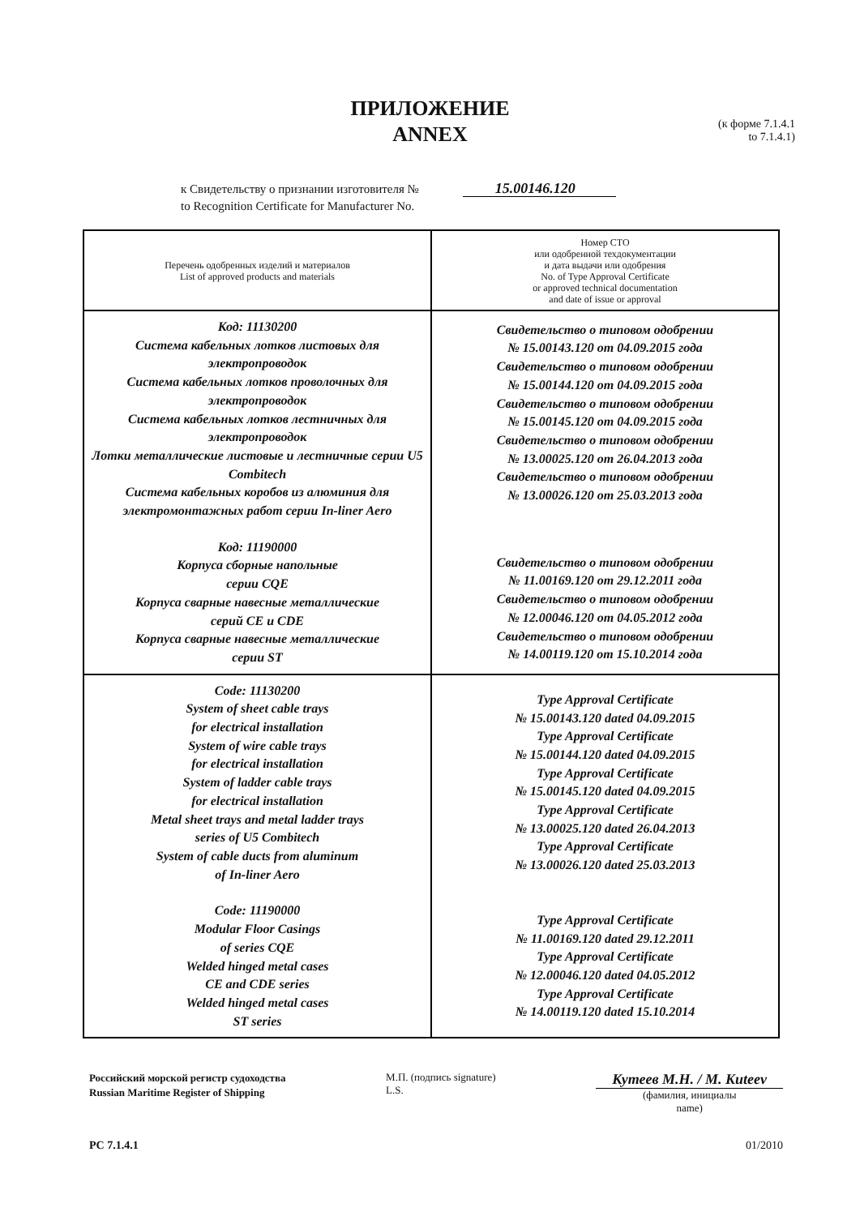ПРИЛОЖЕНИЕ
ANNEX
(к форме 7.1.4.1
to 7.1.4.1)
к Свидетельству о признании изготовителя № 15.00146.120
to Recognition Certificate for Manufacturer No.
| Перечень одобренных изделий и материалов List of approved products and materials | Номер СТО или одобренной техдокументации и дата выдачи или одобрения No. of Type Approval Certificate or approved technical documentation and date of issue or approval |
| --- | --- |
| Код: 11130200 Система кабельных лотков листовых для электропроводок Система кабельных лотков проволочных для электропроводок Система кабельных лотков лестничных для электропроводок Лотки металлические листовые и лестничные серии U5 Combitech Система кабельных коробов из алюминия для электромонтажных работ серии In-liner Aero Код: 11190000 Корпуса сборные напольные серии CQE Корпуса сварные навесные металлические серий CE и CDE Корпуса сварные навесные металлические серии ST | Свидетельство о типовом одобрении № 15.00143.120 от 04.09.2015 года Свидетельство о типовом одобрении № 15.00144.120 от 04.09.2015 года Свидетельство о типовом одобрении № 15.00145.120 от 04.09.2015 года Свидетельство о типовом одобрении № 13.00025.120 от 26.04.2013 года Свидетельство о типовом одобрении № 13.00026.120 от 25.03.2013 года Свидетельство о типовом одобрении № 11.00169.120 от 29.12.2011 года Свидетельство о типовом одобрении № 12.00046.120 от 04.05.2012 года Свидетельство о типовом одобрении № 14.00119.120 от 15.10.2014 года |
| Code: 11130200 System of sheet cable trays for electrical installation System of wire cable trays for electrical installation System of ladder cable trays for electrical installation Metal sheet trays and metal ladder trays series of U5 Combitech System of cable ducts from aluminum of In-liner Aero Code: 11190000 Modular Floor Casings of series CQE Welded hinged metal cases CE and CDE series Welded hinged metal cases ST series | Type Approval Certificate № 15.00143.120 dated 04.09.2015 Type Approval Certificate № 15.00144.120 dated 04.09.2015 Type Approval Certificate № 15.00145.120 dated 04.09.2015 Type Approval Certificate № 13.00025.120 dated 26.04.2013 Type Approval Certificate № 13.00026.120 dated 25.03.2013 Type Approval Certificate № 11.00169.120 dated 29.12.2011 Type Approval Certificate № 12.00046.120 dated 04.05.2012 Type Approval Certificate № 14.00119.120 dated 15.10.2014 |
Российский морской регистр судоходства
Russian Maritime Register of Shipping
М.П. (подпись signature)
L.S.
Кутеев М.Н. / M. Kuteev
(фамилия, инициалы
name)
PC 7.1.4.1 01/2010